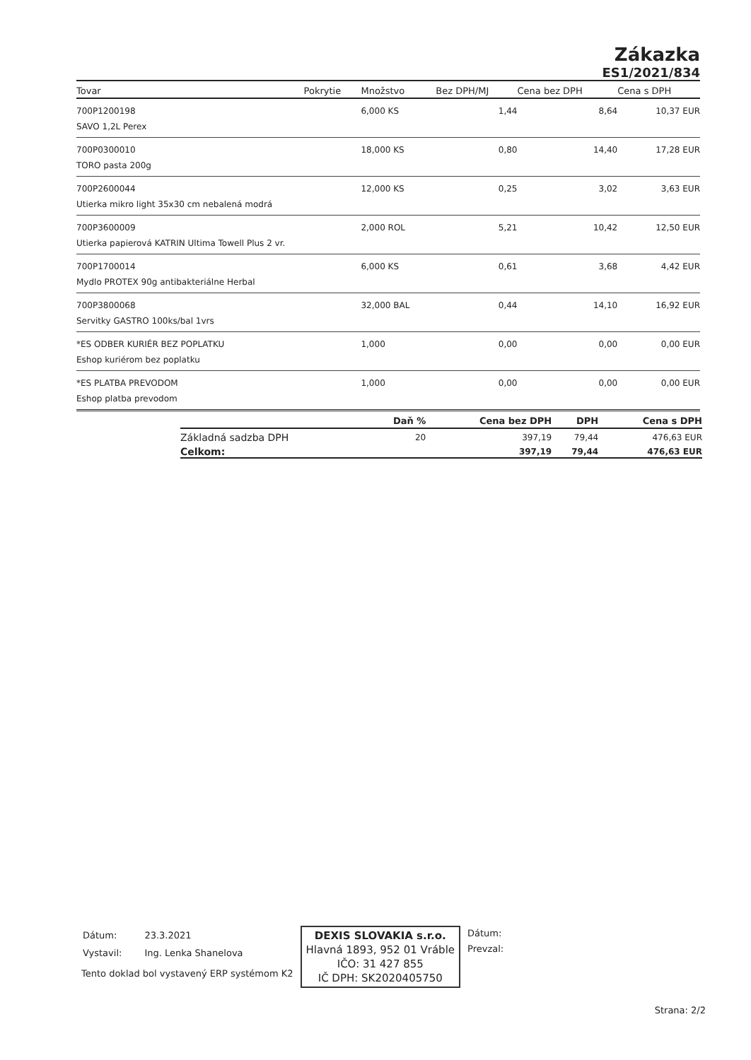Zákazka
ES1/2021/834
| Tovar | Pokrytie | Množstvo | Bez DPH/MJ | Cena bez DPH | Cena s DPH |
| --- | --- | --- | --- | --- | --- |
| 700P1200198 | | 6,000 KS | 1,44 | 8,64 | 10,37 EUR |
| SAVO 1,2L Perex | | | | | |
| 700P0300010 | | 18,000 KS | 0,80 | 14,40 | 17,28 EUR |
| TORO pasta 200g | | | | | |
| 700P2600044 | | 12,000 KS | 0,25 | 3,02 | 3,63 EUR |
| Utierka mikro light 35x30 cm nebalená modrá | | | | | |
| 700P3600009 | | 2,000 ROL | 5,21 | 10,42 | 12,50 EUR |
| Utierka papierová KATRIN Ultima Towell Plus 2 vr. | | | | | |
| 700P1700014 | | 6,000 KS | 0,61 | 3,68 | 4,42 EUR |
| Mydlo PROTEX 90g antibakteriálne Herbal | | | | | |
| 700P3800068 | | 32,000 BAL | 0,44 | 14,10 | 16,92 EUR |
| Servitky GASTRO 100ks/bal 1vrs | | | | | |
| *ES ODBER KURIÉR BEZ POPLATKU | | 1,000 | 0,00 | 0,00 | 0,00 EUR |
| Eshop kuriérom bez poplatku | | | | | |
| *ES PLATBA PREVODOM | | 1,000 | 0,00 | 0,00 | 0,00 EUR |
| Eshop platba prevodom | | | | | |
| | Daň % | Cena bez DPH | DPH | Cena s DPH |
| --- | --- | --- | --- | --- |
| Základná sadzba DPH | 20 | 397,19 | 79,44 | 476,63 EUR |
| Celkom: | | 397,19 | 79,44 | 476,63 EUR |
| Dátum: | 23.3.2021 |
| Vystavil: | Ing. Lenka Shanelova |
Tento doklad bol vystavený ERP systémom K2
DEXIS SLOVAKIA s.r.o.
Hlavná 1893, 952 01 Vráble
IČO: 31 427 855
IČ DPH: SK2020405750
Dátum:
Prevzal:
Strana: 2/2